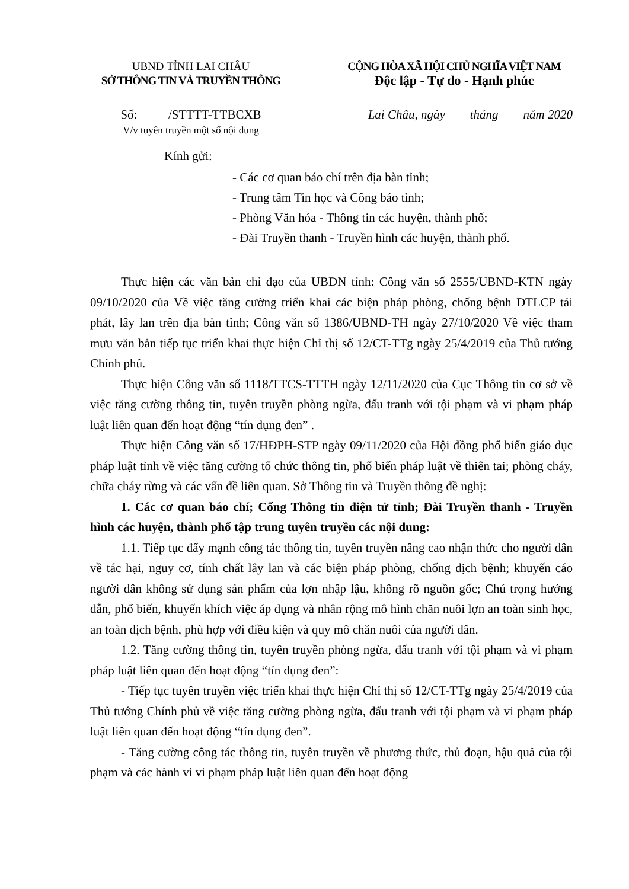UBND TỈNH LAI CHÂU
SỞ THÔNG TIN VÀ TRUYỀN THÔNG
CỘNG HÒA XÃ HỘI CHỦ NGHĨA VIỆT NAM
Độc lập - Tự do - Hạnh phúc
Số: /STTTT-TTBCXB
V/v tuyên truyền một số nội dung
Lai Châu, ngày tháng năm 2020
Kính gửi:
- Các cơ quan báo chí trên địa bàn tỉnh;
- Trung tâm Tin học và Công báo tỉnh;
- Phòng Văn hóa - Thông tin các huyện, thành phố;
- Đài Truyền thanh - Truyền hình các huyện, thành phố.
Thực hiện các văn bản chỉ đạo của UBDN tỉnh: Công văn số 2555/UBND-KTN ngày 09/10/2020 của Về việc tăng cường triển khai các biện pháp phòng, chống bệnh DTLCP tái phát, lây lan trên địa bàn tỉnh; Công văn số 1386/UBND-TH ngày 27/10/2020 Về việc tham mưu văn bản tiếp tục triển khai thực hiện Chỉ thị số 12/CT-TTg ngày 25/4/2019 của Thủ tướng Chính phủ.
Thực hiện Công văn số 1118/TTCS-TTTH ngày 12/11/2020 của Cục Thông tin cơ sở về việc tăng cường thông tin, tuyên truyền phòng ngừa, đấu tranh với tội phạm và vi phạm pháp luật liên quan đến hoạt động “tín dụng đen” .
Thực hiện Công văn số 17/HĐPH-STP ngày 09/11/2020 của Hội đồng phổ biến giáo dục pháp luật tỉnh về việc tăng cường tổ chức thông tin, phổ biến pháp luật về thiên tai; phòng cháy, chữa cháy rừng và các vấn đề liên quan. Sở Thông tin và Truyền thông đề nghị:
1. Các cơ quan báo chí; Cổng Thông tin điện tử tỉnh; Đài Truyền thanh - Truyền hình các huyện, thành phố tập trung tuyên truyền các nội dung:
1.1. Tiếp tục đẩy mạnh công tác thông tin, tuyên truyền nâng cao nhận thức cho người dân về tác hại, nguy cơ, tính chất lây lan và các biện pháp phòng, chống dịch bệnh; khuyến cáo người dân không sử dụng sản phẩm của lợn nhập lậu, không rõ nguồn gốc; Chú trọng hướng dẫn, phổ biến, khuyến khích việc áp dụng và nhân rộng mô hình chăn nuôi lợn an toàn sinh học, an toàn dịch bệnh, phù hợp với điều kiện và quy mô chăn nuôi của người dân.
1.2. Tăng cường thông tin, tuyên truyền phòng ngừa, đấu tranh với tội phạm và vi phạm pháp luật liên quan đến hoạt động “tín dụng đen”:
- Tiếp tục tuyên truyền việc triển khai thực hiện Chỉ thị số 12/CT-TTg ngày 25/4/2019 của Thủ tướng Chính phủ về việc tăng cường phòng ngừa, đấu tranh với tội phạm và vi phạm pháp luật liên quan đến hoạt động “tín dụng đen”.
- Tăng cường công tác thông tin, tuyên truyền về phương thức, thủ đoạn, hậu quả của tội phạm và các hành vi vi phạm pháp luật liên quan đến hoạt động